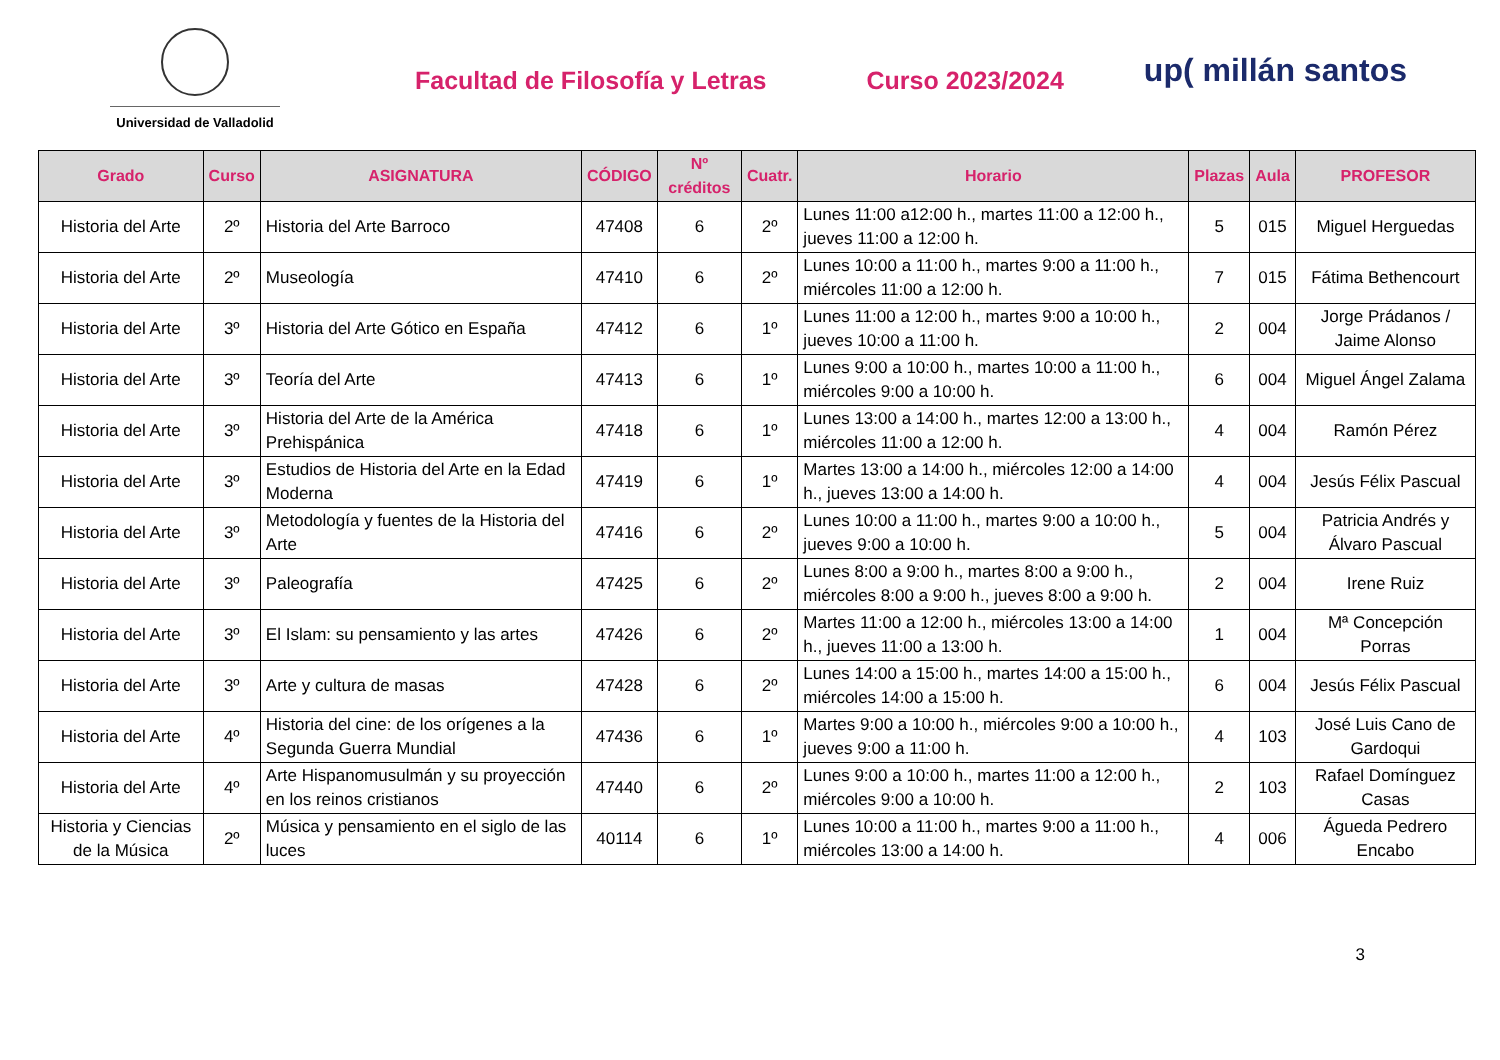Universidad de Valladolid
Facultad de Filosofía y Letras Curso 2023/2024
up( millán santos
| Grado | Curso | ASIGNATURA | CÓDIGO | Nº créditos | Cuatr. | Horario | Plazas | Aula | PROFESOR |
| --- | --- | --- | --- | --- | --- | --- | --- | --- | --- |
| Historia del Arte | 2º | Historia del Arte Barroco | 47408 | 6 | 2º | Lunes 11:00 a12:00 h., martes 11:00 a 12:00 h., jueves 11:00 a 12:00 h. | 5 | 015 | Miguel Herguedas |
| Historia del Arte | 2º | Museología | 47410 | 6 | 2º | Lunes 10:00 a 11:00 h., martes 9:00 a 11:00 h., miércoles 11:00 a 12:00 h. | 7 | 015 | Fátima Bethencourt |
| Historia del Arte | 3º | Historia del Arte Gótico en España | 47412 | 6 | 1º | Lunes 11:00 a 12:00 h., martes 9:00 a 10:00 h., jueves 10:00 a 11:00 h. | 2 | 004 | Jorge Prádanos / Jaime Alonso |
| Historia del Arte | 3º | Teoría del Arte | 47413 | 6 | 1º | Lunes 9:00 a 10:00 h., martes 10:00 a 11:00 h., miércoles 9:00 a 10:00 h. | 6 | 004 | Miguel Ángel Zalama |
| Historia del Arte | 3º | Historia del Arte de la América Prehispánica | 47418 | 6 | 1º | Lunes 13:00 a 14:00 h., martes 12:00 a 13:00 h., miércoles 11:00 a 12:00 h. | 4 | 004 | Ramón Pérez |
| Historia del Arte | 3º | Estudios de Historia del Arte en la Edad Moderna | 47419 | 6 | 1º | Martes 13:00 a 14:00 h., miércoles 12:00 a 14:00 h., jueves 13:00 a 14:00 h. | 4 | 004 | Jesús Félix Pascual |
| Historia del Arte | 3º | Metodología y fuentes de la Historia del Arte | 47416 | 6 | 2º | Lunes 10:00 a 11:00 h., martes 9:00 a 10:00 h., jueves 9:00 a 10:00 h. | 5 | 004 | Patricia Andrés y Álvaro Pascual |
| Historia del Arte | 3º | Paleografía | 47425 | 6 | 2º | Lunes 8:00 a 9:00 h., martes 8:00 a 9:00 h., miércoles 8:00 a 9:00 h., jueves 8:00 a 9:00 h. | 2 | 004 | Irene Ruiz |
| Historia del Arte | 3º | El Islam: su pensamiento y las artes | 47426 | 6 | 2º | Martes 11:00 a 12:00 h., miércoles 13:00 a 14:00 h., jueves 11:00 a 13:00 h. | 1 | 004 | Mª Concepción Porras |
| Historia del Arte | 3º | Arte y cultura de masas | 47428 | 6 | 2º | Lunes 14:00 a 15:00 h., martes 14:00 a 15:00 h., miércoles 14:00 a 15:00 h. | 6 | 004 | Jesús Félix Pascual |
| Historia del Arte | 4º | Historia del cine: de los orígenes a la Segunda Guerra Mundial | 47436 | 6 | 1º | Martes 9:00 a 10:00 h., miércoles 9:00 a 10:00 h., jueves 9:00 a 11:00 h. | 4 | 103 | José Luis Cano de Gardoqui |
| Historia del Arte | 4º | Arte Hispanomusulmán y su proyección en los reinos cristianos | 47440 | 6 | 2º | Lunes 9:00 a 10:00 h., martes 11:00 a 12:00 h., miércoles 9:00 a 10:00 h. | 2 | 103 | Rafael Domínguez Casas |
| Historia y Ciencias de la Música | 2º | Música y pensamiento en el siglo de las luces | 40114 | 6 | 1º | Lunes 10:00 a 11:00 h., martes 9:00 a 11:00 h., miércoles 13:00 a 14:00 h. | 4 | 006 | Águeda Pedrero Encabo |
3